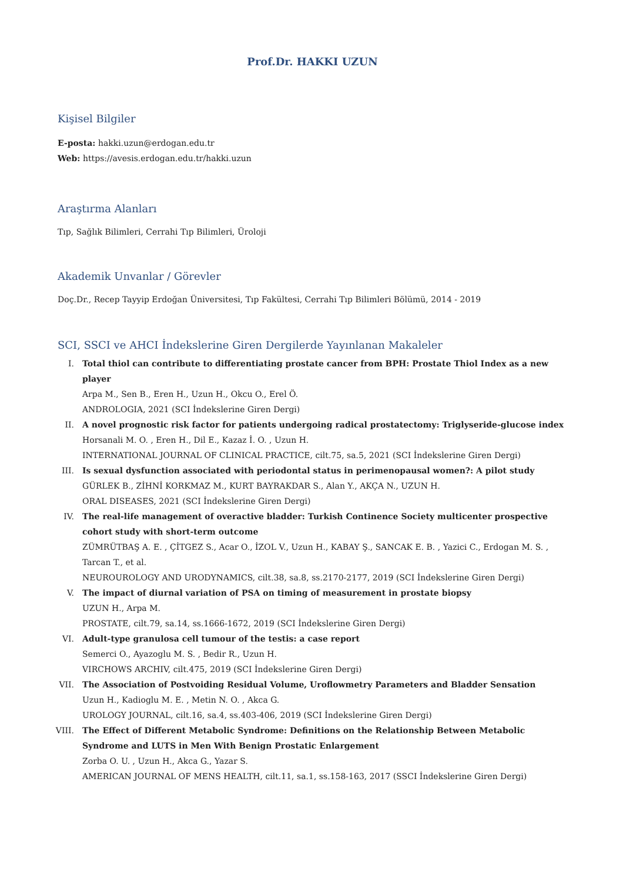Prof.Dr. HAKKI UZUN
Kişisel Bilgiler
E-posta: hakki.uzun@erdogan.edu.tr
Web: https://avesis.erdogan.edu.tr/hakki.uzun
Araştırma Alanları
Tıp, Sağlık Bilimleri, Cerrahi Tıp Bilimleri, Üroloji
Akademik Unvanlar / Görevler
Doç.Dr., Recep Tayyip Erdoğan Üniversitesi, Tıp Fakültesi, Cerrahi Tıp Bilimleri Bölümü, 2014 - 2019
SCI, SSCI ve AHCI İndekslerine Giren Dergilerde Yayınlanan Makaleler
I. Total thiol can contribute to differentiating prostate cancer from BPH: Prostate Thiol Index as a new player
Arpa M., Sen B., Eren H., Uzun H., Okcu O., Erel Ö.
ANDROLOGIA, 2021 (SCI İndekslerine Giren Dergi)
II. A novel prognostic risk factor for patients undergoing radical prostatectomy: Triglyseride-glucose index
Horsanali M. O. , Eren H., Dil E., Kazaz İ. O. , Uzun H.
INTERNATIONAL JOURNAL OF CLINICAL PRACTICE, cilt.75, sa.5, 2021 (SCI İndekslerine Giren Dergi)
III. Is sexual dysfunction associated with periodontal status in perimenopausal women?: A pilot study
GÜRLEK B., ZİHNİ KORKMAZ M., KURT BAYRAKDAR S., Alan Y., AKÇA N., UZUN H.
ORAL DISEASES, 2021 (SCI İndekslerine Giren Dergi)
IV. The real-life management of overactive bladder: Turkish Continence Society multicenter prospective cohort study with short-term outcome
ZÜMRÜTBAŞ A. E. , ÇİTGEZ S., Acar O., İZOL V., Uzun H., KABAY Ş., SANCAK E. B. , Yazici C., Erdogan M. S. , Tarcan T., et al.
NEUROUROLOGY AND URODYNAMICS, cilt.38, sa.8, ss.2170-2177, 2019 (SCI İndekslerine Giren Dergi)
V. The impact of diurnal variation of PSA on timing of measurement in prostate biopsy
UZUN H., Arpa M.
PROSTATE, cilt.79, sa.14, ss.1666-1672, 2019 (SCI İndekslerine Giren Dergi)
VI. Adult-type granulosa cell tumour of the testis: a case report
Semerci O., Ayazoglu M. S. , Bedir R., Uzun H.
VIRCHOWS ARCHIV, cilt.475, 2019 (SCI İndekslerine Giren Dergi)
VII. The Association of Postvoiding Residual Volume, Uroflowmetry Parameters and Bladder Sensation
Uzun H., Kadioglu M. E. , Metin N. O. , Akca G.
UROLOGY JOURNAL, cilt.16, sa.4, ss.403-406, 2019 (SCI İndekslerine Giren Dergi)
VIII. The Effect of Different Metabolic Syndrome: Definitions on the Relationship Between Metabolic Syndrome and LUTS in Men With Benign Prostatic Enlargement
Zorba O. U. , Uzun H., Akca G., Yazar S.
AMERICAN JOURNAL OF MENS HEALTH, cilt.11, sa.1, ss.158-163, 2017 (SSCI İndekslerine Giren Dergi)